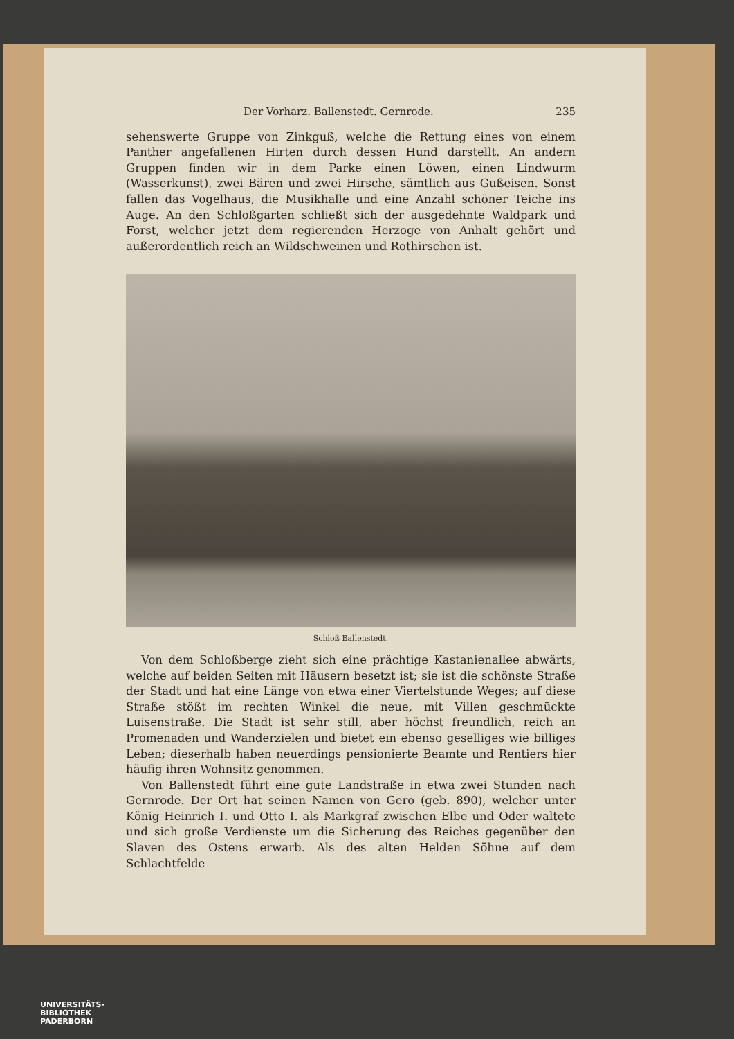Der Vorharz. Ballenstedt. Gernrode. 235
sehenswerte Gruppe von Zinkguß, welche die Rettung eines von einem Panther angefallenen Hirten durch dessen Hund darstellt. An andern Gruppen finden wir in dem Parke einen Löwen, einen Lindwurm (Wasserkunst), zwei Bären und zwei Hirsche, sämtlich aus Gußeisen. Sonst fallen das Vogelhaus, die Musikhalle und eine Anzahl schöner Teiche ins Auge. An den Schloßgarten schließt sich der ausgedehnte Waldpark und Forst, welcher jetzt dem regierenden Herzoge von Anhalt gehört und außerordentlich reich an Wildschweinen und Rothirschen ist.
Schloß Ballenstedt.
Von dem Schloßberge zieht sich eine prächtige Kastanienallee abwärts, welche auf beiden Seiten mit Häusern besetzt ist; sie ist die schönste Straße der Stadt und hat eine Länge von etwa einer Viertelstunde Weges; auf diese Straße stößt im rechten Winkel die neue, mit Villen geschmückte Luisenstraße. Die Stadt ist sehr still, aber höchst freundlich, reich an Promenaden und Wanderzielen und bietet ein ebenso geselliges wie billiges Leben; dieserhalb haben neuerdings pensionierte Beamte und Rentiers hier häufig ihren Wohnsitz genommen.
Von Ballenstedt führt eine gute Landstraße in etwa zwei Stunden nach Gernrode. Der Ort hat seinen Namen von Gero (geb. 890), welcher unter König Heinrich I. und Otto I. als Markgraf zwischen Elbe und Oder waltete und sich große Verdienste um die Sicherung des Reiches gegenüber den Slaven des Ostens erwarb. Als des alten Helden Söhne auf dem Schlachtfelde
UNIVERSITÄTS-
BIBLIOTHEK
PADERBORN